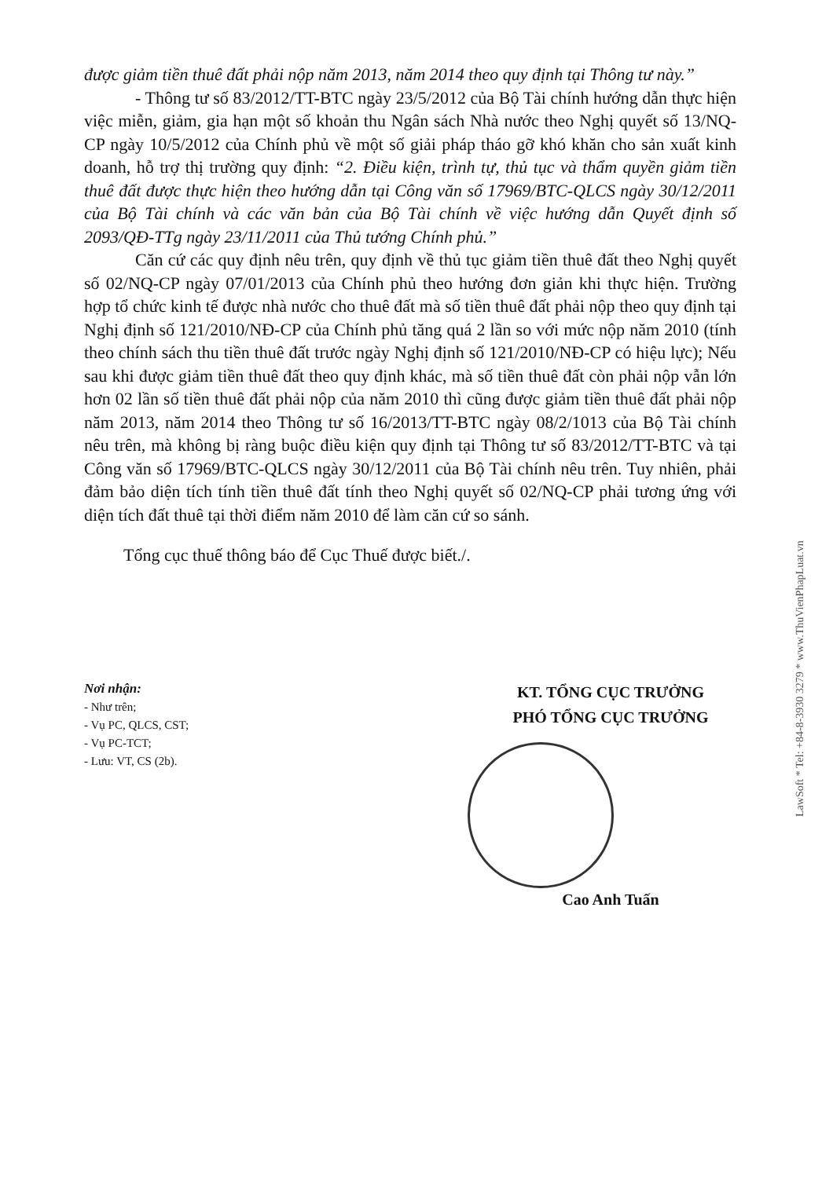được giảm tiền thuê đất phải nộp năm 2013, năm 2014 theo quy định tại Thông tư này.”
- Thông tư số 83/2012/TT-BTC ngày 23/5/2012 của Bộ Tài chính hướng dẫn thực hiện việc miễn, giảm, gia hạn một số khoản thu Ngân sách Nhà nước theo Nghị quyết số 13/NQ-CP ngày 10/5/2012 của Chính phủ về một số giải pháp tháo gỡ khó khăn cho sản xuất kinh doanh, hỗ trợ thị trường quy định: “2. Điều kiện, trình tự, thủ tục và thẩm quyền giảm tiền thuê đất được thực hiện theo hướng dẫn tại Công văn số 17969/BTC-QLCS ngày 30/12/2011 của Bộ Tài chính và các văn bản của Bộ Tài chính về việc hướng dẫn Quyết định số 2093/QĐ-TTg ngày 23/11/2011 của Thủ tướng Chính phủ.”
Căn cứ các quy định nêu trên, quy định về thủ tục giảm tiền thuê đất theo Nghị quyết số 02/NQ-CP ngày 07/01/2013 của Chính phủ theo hướng đơn giản khi thực hiện. Trường hợp tổ chức kinh tế được nhà nước cho thuê đất mà số tiền thuê đất phải nộp theo quy định tại Nghị định số 121/2010/NĐ-CP của Chính phủ tăng quá 2 lần so với mức nộp năm 2010 (tính theo chính sách thu tiền thuê đất trước ngày Nghị định số 121/2010/NĐ-CP có hiệu lực); Nếu sau khi được giảm tiền thuê đất theo quy định khác, mà số tiền thuê đất còn phải nộp vẫn lớn hơn 02 lần số tiền thuê đất phải nộp của năm 2010 thì cũng được giảm tiền thuê đất phải nộp năm 2013, năm 2014 theo Thông tư số 16/2013/TT-BTC ngày 08/2/1013 của Bộ Tài chính nêu trên, mà không bị ràng buộc điều kiện quy định tại Thông tư số 83/2012/TT-BTC và tại Công văn số 17969/BTC-QLCS ngày 30/12/2011 của Bộ Tài chính nêu trên. Tuy nhiên, phải đảm bảo diện tích tính tiền thuê đất tính theo Nghị quyết số 02/NQ-CP phải tương ứng với diện tích đất thuê tại thời điểm năm 2010 để làm căn cứ so sánh.
Tổng cục thuế thông báo để Cục Thuế được biết./.
Nơi nhận:
- Như trên;
- Vụ PC, QLCS, CST;
- Vụ PC-TCT;
- Lưu: VT, CS (2b).
KT. TỔNG CỤC TRƯỞNG
PHÓ TỔNG CỤC TRƯỞNG
Cao Anh Tuấn
LawSoft * Tel: +84-8-3930 3279 * www.ThuVienPhapLuat.vn